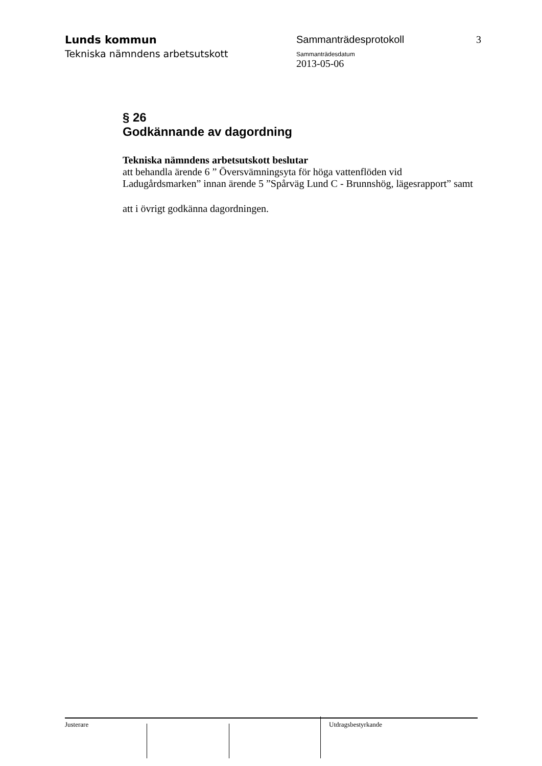Lunds kommun
Tekniska nämndens arbetsutskott
Sammanträdesprotokoll
Sammanträdesdatum
2013-05-06
3
§ 26
Godkännande av dagordning
Tekniska nämndens arbetsutskott beslutar
att behandla ärende 6 ” Översvämningsyta för höga vattenflöden vid Ladugårdsmarken” innan ärende 5 ”Spårväg Lund C - Brunnshög, lägesrapport” samt
att i övrigt godkänna dagordningen.
Justerare Utdragsbestyrkande